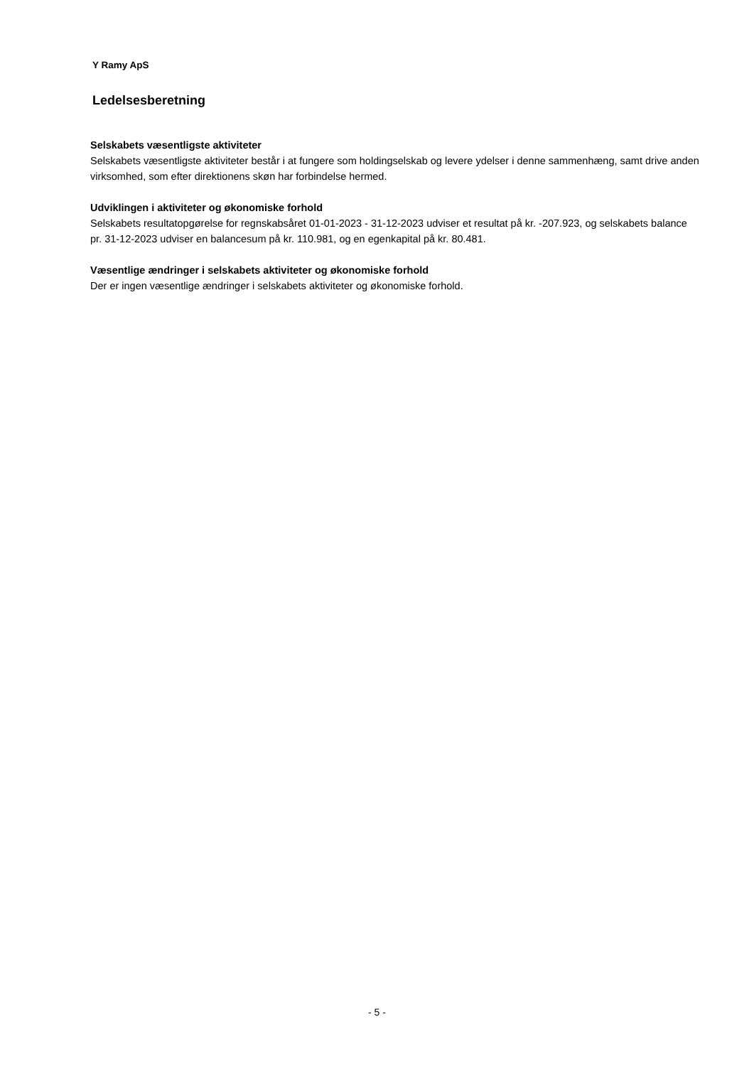Y Ramy ApS
Ledelsesberetning
Selskabets væsentligste aktiviteter
Selskabets væsentligste aktiviteter består i at fungere som holdingselskab og levere ydelser i denne sammenhæng, samt drive anden virksomhed, som efter direktionens skøn har forbindelse hermed.
Udviklingen i aktiviteter og økonomiske forhold
Selskabets resultatopgørelse for regnskabsåret 01-01-2023 - 31-12-2023 udviser et resultat på kr. -207.923, og selskabets balance pr. 31-12-2023 udviser en balancesum på kr. 110.981, og en egenkapital på kr. 80.481.
Væsentlige ændringer i selskabets aktiviteter og økonomiske forhold
Der er ingen væsentlige ændringer i selskabets aktiviteter og økonomiske forhold.
- 5 -